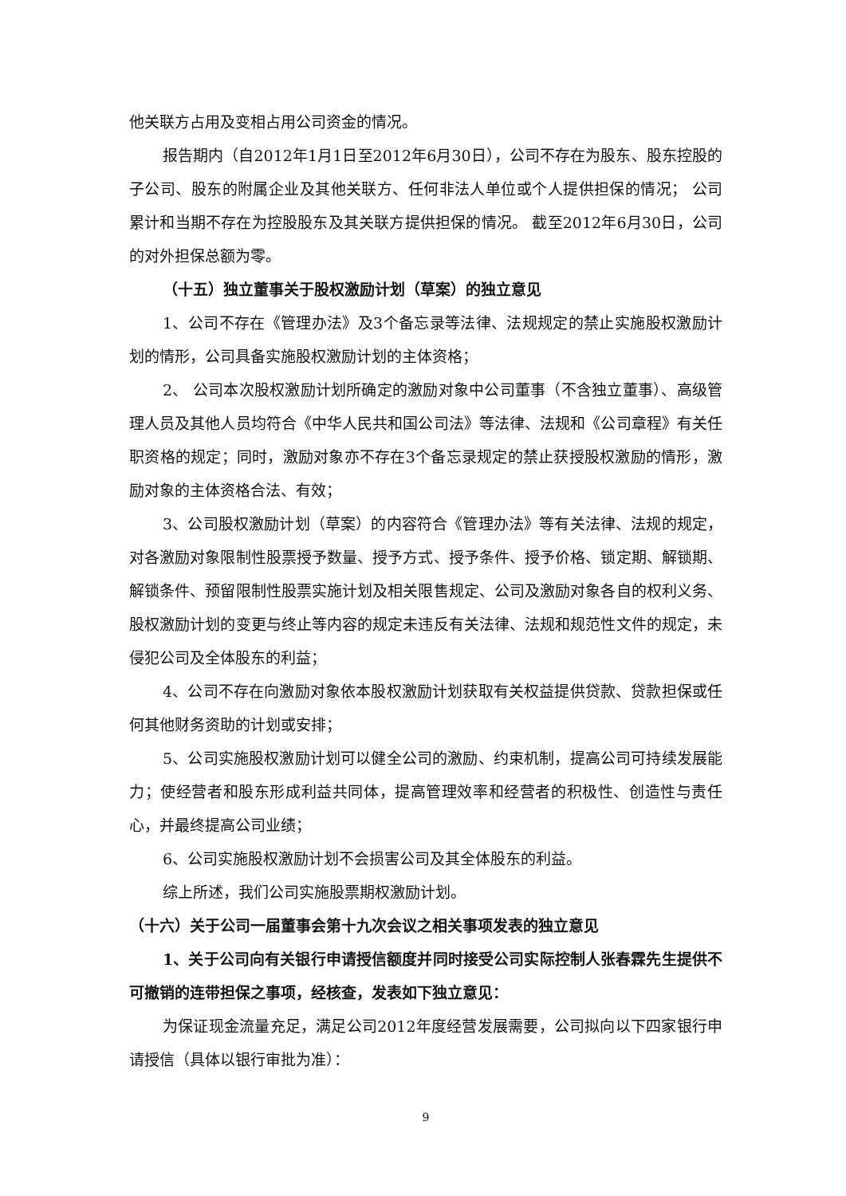他关联方占用及变相占用公司资金的情况。
报告期内（自2012年1月1日至2012年6月30日），公司不存在为股东、股东控股的子公司、股东的附属企业及其他关联方、任何非法人单位或个人提供担保的情况； 公司累计和当期不存在为控股股东及其关联方提供担保的情况。 截至2012年6月30日，公司的对外担保总额为零。
（十五）独立董事关于股权激励计划（草案）的独立意见
1、公司不存在《管理办法》及3个备忘录等法律、法规规定的禁止实施股权激励计划的情形，公司具备实施股权激励计划的主体资格；
2、 公司本次股权激励计划所确定的激励对象中公司董事（不含独立董事）、高级管理人员及其他人员均符合《中华人民共和国公司法》等法律、法规和《公司章程》有关任职资格的规定；同时，激励对象亦不存在3个备忘录规定的禁止获授股权激励的情形，激励对象的主体资格合法、有效；
3、公司股权激励计划（草案）的内容符合《管理办法》等有关法律、法规的规定，对各激励对象限制性股票授予数量、授予方式、授予条件、授予价格、锁定期、解锁期、解锁条件、预留限制性股票实施计划及相关限售规定、公司及激励对象各自的权利义务、股权激励计划的变更与终止等内容的规定未违反有关法律、法规和规范性文件的规定，未侵犯公司及全体股东的利益；
4、公司不存在向激励对象依本股权激励计划获取有关权益提供贷款、贷款担保或任何其他财务资助的计划或安排；
5、公司实施股权激励计划可以健全公司的激励、约束机制，提高公司可持续发展能力；使经营者和股东形成利益共同体，提高管理效率和经营者的积极性、创造性与责任心，并最终提高公司业绩；
6、公司实施股权激励计划不会损害公司及其全体股东的利益。
综上所述，我们公司实施股票期权激励计划。
（十六）关于公司一届董事会第十九次会议之相关事项发表的独立意见
1、关于公司向有关银行申请授信额度并同时接受公司实际控制人张春霖先生提供不可撤销的连带担保之事项，经核查，发表如下独立意见：
为保证现金流量充足，满足公司2012年度经营发展需要，公司拟向以下四家银行申请授信（具体以银行审批为准）：
9